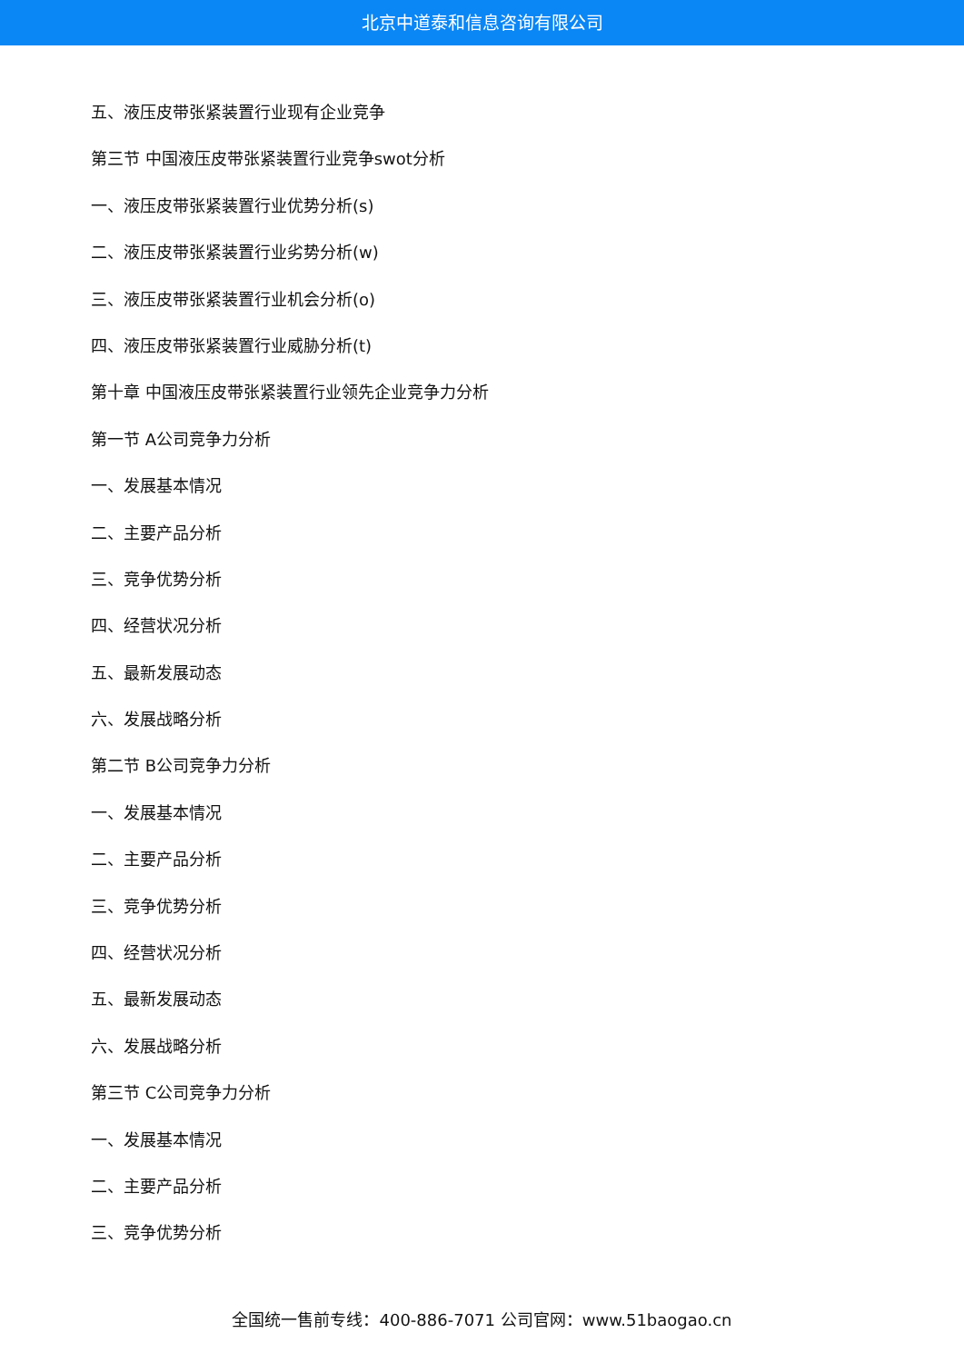北京中道泰和信息咨询有限公司
五、液压皮带张紧装置行业现有企业竞争
第三节 中国液压皮带张紧装置行业竞争swot分析
一、液压皮带张紧装置行业优势分析(s)
二、液压皮带张紧装置行业劣势分析(w)
三、液压皮带张紧装置行业机会分析(o)
四、液压皮带张紧装置行业威胁分析(t)
第十章 中国液压皮带张紧装置行业领先企业竞争力分析
第一节 A公司竞争力分析
一、发展基本情况
二、主要产品分析
三、竞争优势分析
四、经营状况分析
五、最新发展动态
六、发展战略分析
第二节 B公司竞争力分析
一、发展基本情况
二、主要产品分析
三、竞争优势分析
四、经营状况分析
五、最新发展动态
六、发展战略分析
第三节 C公司竞争力分析
一、发展基本情况
二、主要产品分析
三、竞争优势分析
全国统一售前专线：400-886-7071 公司官网：www.51baogao.cn